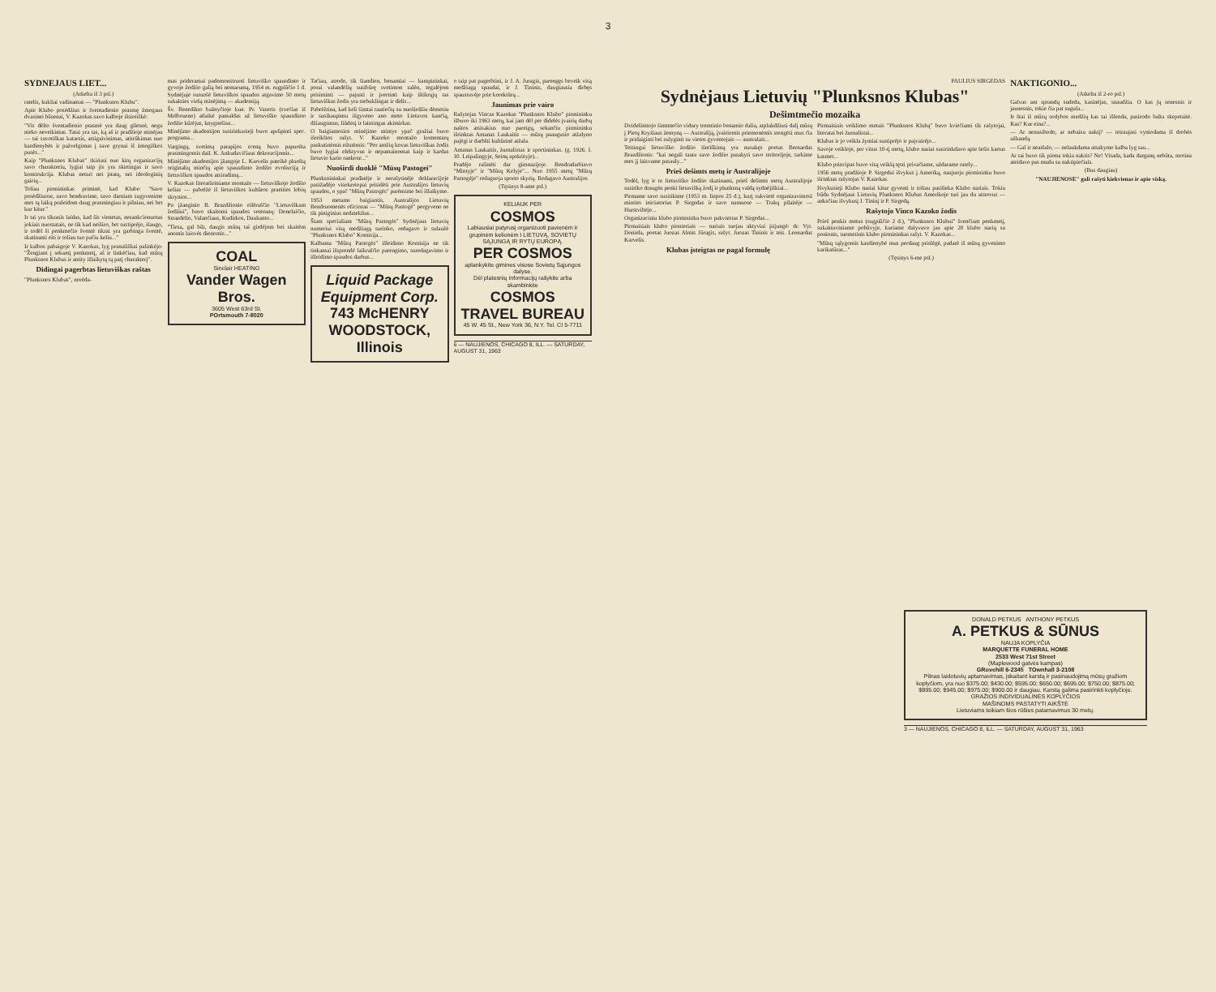3
SYDNEJAUS LIET...
(Atkelta iš 3 psl.)
ratelis, kukliai vadinamas — "Plunksnos Klubu".
Apie Klubo posėdžius ir šventadienio prasmę žmogaus dvasinei būsenai, V. Kazokas savo kalboje išsireiškė:
"Vis dėlto šventadienio prasmė yra daug gilesnė, negu nieko neveikimas. Tatai yra tas, ką aš ir pradžioje minėjau — tai savotiškas katarsis, atsigaivinimas, atitrūkimas nuo kasdienybės ir pažvelgimas į save grynai iš žmogiškos pusės..."
Kaip "Plunksnos Klubas" skiriasi nuo kitų organizacijų savo charakteriu, lygiai taip jis yra skirtingas ir savo konstrukcija. Klubas neturi nei įstatų, nei ideologinių gairių...
Toliau pirmininkas priminė, kad Klube: "Savo posėdžiuose, savo bendravime, savo darniam sugyvenime mes tą laiką praleidom daug prasmingiau ir pilniau, nei bet kur kitur."
Ir tai yra tikrasis laidas, kad šis vienetas, nesankcionuotas jokiais nuostatais, ne tik kad neiširo, bet sustiprėjo, išaugo, ir todėl ši penkmečio šventė tikrai yra garbinga šventė, skatinanti eiti ir toliau tuo pačiu keliu..."
Ir kalbos pabaigoje V. Kazokas, lyg pranašiškai palinkėjo: "Žengiant į sekantį penkmetį, aš ir linkėčiau, kad mūsų Plunksnos Klubas ir ateity išlaikytų tą patį charakterį".
Didingai pagerbtas lietuviškas raštas
"Plunksnos Klubas", norėda-
mas prideramai pademonstruoti lietuviško spausdinto ir gyvojo žodžio galią bei nemarumą, 1954 m. rugpiūčio 1 d. Sydnėjuje suruošė lietuviškos spaudos atgavimo 50 metų sukakties viešą minėjimą — akademiją.
Šv. Benedikto bažnyčioje kun. Pr. Vaseris (svečias iš Melbourno) atlaikė pamaldas už lietuviško spausdinto žodžio kūrėjus, knygnešius...
Minėjimo akademijon susirinkusieji buvo aprūpinti spec. programa...
Vargingą, svetimą parapijos sceną buvo papuošta prasmingomis dail. K. Ankudavičiaus dekoracijomis...
Minėjimo akademijos įžangoje L. Karvelis pateikė pluoštą originalių minčių apie spausdinto žodžio evoliuciją ir lietuviškos spaudos atsiradimą...
V. Kazokas literatūriniame montaže — lietuviškojo žodžio kelias — pabrėžė iš lietuviškos kultūros praeities lobių skrynios...
Po įžanginio B. Brazdžionio eilėraščio "Lietuviškam žodžiui", buvo skaitomi spaudos veteranų: Donelaičio, Strazdelio, Valančiaus, Kudirkos, Daukanto...
"Tiesa, gal būt, daugis mūsų tai girdėjom bei skaitėm anomis laisvės dienomis..."
COAL
Sinclair HEATING
Vander Wagen Bros.
3605 West 63rd St.
POrtsmouth 7-8020
Tačiau, atrodo, tik šiandien, benamiai — kampininkai, porai valandėlių susibūrę svetimon salėn, tegalėjom prisiminti — pajusti ir įvertinti kaip ištikrųjų tas lietuviškas žodis yra stebuklingas ir didis...
Pabrėžtina, kad keli šimtai tautiečių su nuoširdžiu dėmesiu ir susikaupimu išgyveno ano meto Lietuvos kančią, džiaugsmus, liūdesį ir laimingas akimirkas.
O baigiamosios minėjimo mintys ypač gražiai buvo išreikštos rašyt. V. Kazoko montažo komentarų paskutinėmis eilutėmis: "Per amžių kovas lietuviškas žodis buvo lygiai efektyvus ir nepamainomas kaip ir kardas lietuvio kario rankose..."
Nuoširdi duoklė "Mūsų Pastogei"
Plunksnininkai pradinėje ir nerašytinėje deklaracijoje pasižadėjo visokeriopai prisidėti prie Australijos lietuvių spaudos, o ypač "Mūsų Pastogės" parėmimo bei išlaikymo.
1953 metams baigiantis, Australijos Lietuvių Bendruomenės oficiozas — "Mūsų Pastogė" pergyveno ne tik piniginius nedateklius...
Šiam specialiam "Mūsų Pastogės" Sydnėjaus lietuvių numeriui visą medžiagą surinko, redagavo ir sulaužė "Plunksnos Klubo" Komisija...
Kalbama "Mūsų Pastogės" išleidimo Komisija ne tik tinkamai išsprendė laikraščio parengimo, suredagavimo ir išleidimo spaudos darbus...
Liquid Package Equipment Corp.
743 McHENRY WOODSTOCK, Illinois
o taip pat pagerbtini, ir J. A. Juragis, parengęs beveik visą medžiagą spaudai, ir J. Tininis, daugiausia dirbęs spaustuvėje prie korektūrų...
Jaunimas prie vairo
Rašytojas Vincas Kazokas "Plunksnos Klubo" pirmininku išbuvo iki 1963 metų, kai jam dėl per didelės įvairių darbų naštos atsisakius nuo pareigų, sekančiu pirmininku išrinktas Antanas Laukaitis — mūsų paaugusio atžalyno pajėgi ir darbšti kultūrinė atžala.
Antanas Laukaitis, žurnalistas ir sportininkas. (g. 1926. I. 10. Leipalingyje, Seinų apskrityje)...
Pradėjo rašinėti dar gimnazijoje. Bendradarbiavo "Mintyje" ir "Mūsų Kelyje"... Nuo 1955 metų "Mūsų Pastogėje" redaguoja sporto skyrių. Redagavo Australijos
(Tęsinys 8-ame psl.)
KELIAUK PER
COSMOS
Labiausiai patyrusį organizuoti pavienėm ir grupinėm kelionėm I LIETUVĄ, SOVIETŲ SĄJUNGĄ IR RYTŲ EUROPĄ.
PER COSMOS
aplankykite gimines visose Sovietų Sąjungos dalyse.
Dėl platesnių informacijų rašykite arba skambinkite
COSMOS TRAVEL BUREAU
45 W. 45 St., New York 36, N.Y. Tel. CI 5-7711
6 — NAUJIENOS, CHICAGO 8, ILL. — SATURDAY, AUGUST 31, 1963
PAULIUS SIRGEDAS
Sydnėjaus Lietuvių "Plunksnos Klubas"
Dešimtmečio mozaika
Dvidešimtojo šimtmečio vidury tremtinio benamio dalia, atplukdžiusi dalį mūsų į Pietų Kryžiaus žemyną — Australiją, įvairiomis priemonėmis stengėsi mus čia ir pridaiginti bei sulyginti su vietos gyventojais — australais...
Teisingai lietuviško žodžio išreiškimą yra nusakęs poetas Bernardas Brazdžionis: "kai negali tauta savo žodžio pasakyti savo teritorijoje, tarkime mes jį laisvame pasauly..."
Prieš dešimts metų ir Australijoje
Todėl, lyg ir to lietuviško žodžio skatinami, prieš dešimts metų Australijoje susiriko draugėn penki lietuvišką žodį ir plunksną valdą sydnėjiškiai...
Pirmame savo susitikime (1953 m. liepos 25 d.), kurį sukvietė organizavimosi minties iniciatorius P. Sirgedas ir savo namuose — Trakų pilaitėje — Hurstviltėje...
Organizaciniu klubo pirmininku buvo pakviestas P. Sirgedas...
Pirmaisiais klubo pionieriais — nariais tuojau aktyviai įsijungė: dr. Vyt. Doniela, poetas Juozas Almis Jūragis, rašyt. Juozas Tininis ir teis. Leonardas Karvelis.
Klubas įsteigtas ne pagal formulę
Pirmaisiais veiklimo metais "Plunksnos Klubą" buvo kviečiami tik rašytojai, literatai bei žurnalistai...
Klubas ir jo veikla žymiai sustiprėjo ir paįvairėjo...
Savoje veikloje, per visus 10-tį metų, klubo nariai susirinkdavo apie šešis kartus kasmet...
Klubo principas buvo visą veiklą tęsti privačiame, uždarame rately...
1956 metų pradžioje P. Sirgedui išvykus į Ameriką, naujuoju pirmininku buvo išrinktas rašytojas V. Kazokas.
Išvykusieji Klubo nariai kitur gyventi ir toliau pasilieka Klubo nariais. Tokiu būdu Sydnėjaus Lietuvių Plunksnos Klubas Amerikoje turi jau du atstovus — anksčiau išvykusį J. Tininį ir P. Sirgedą.
Rašytojo Vinco Kazoko žodis
Prieš penkis metus (rugpiūčio 2 d.), "Plunksnos Klubui" švenčiant penkmetį, sukaktuviniame pobūvyje, kuriame dalyvavo jau apie 20 klubo narių su ponionis, tuometinis klubo pirmininkas rašyt. V. Kazokas...
"Mūsų sąlygomis kasdienybė mus perdaug prislėgė, padarė iš mūsų gyvenimo karikatūras..."
(Tęsinys 6-me psl.)
NAKTIGONIO...
(Atkelta iš 2-ro psl.)
Galvas ant sprandų sudeda, kasinėjas, snaudžia. O kas jų senesnis ir jaunesnis, tokie čia pat sugula...
Ir štai iš mūsų sodybos medžių kas tai išlenda, pasirodo balta skepetaitė. Kas? Kur eina?...
— Ar nenusibodo, ar nebaisu naktį? — teiraujasi vyniodama iš drobės užkandą.
— Gal ir neatšalo, — nelaukdama atsakymo kalba lyg sau...
Ar tai buvo tik pirma tokia naktis? Ne! Visada, kada darganų nebūta, motina ateidavo pas mudu su naktipiečiais.
(Bus daugiau)
"NAUJIENOSE" gali rašyti kiekvienas ir apie viską.
DONALD PETKUS ANTHONY PETKUS
A. PETKUS & SŪNUS
NAUJA KOPLYČIA
MARQUETTE FUNERAL HOME
2533 West 71st Street
(Maplewood gatvės kampas)
GRovehill 6-2345 TOwnhall 3-2108
Pilnas laidotuvių aptarnavimas, įskaitant karstą ir pasinaudojimą mūsų gražiom koplyčiom, yra nuo $375.00; $430.00; $595.00; $650.00; $695.00; $750.00; $875.00; $895.00; $945.00; $975.00; $900.00 ir daugiau. Karstą galima pasirinkti koplyčioje.
GRAŽIOS INDIVIDUALINĖS KOPLYČIOS
MAŠINOMS PASTATYTI AIKŠTĖ
Lietuviams teikiam šios rūšies patarnavimus 30 metų.
3 — NAUJIENOS, CHICAGO 8, ILL. — SATURDAY, AUGUST 31, 1963